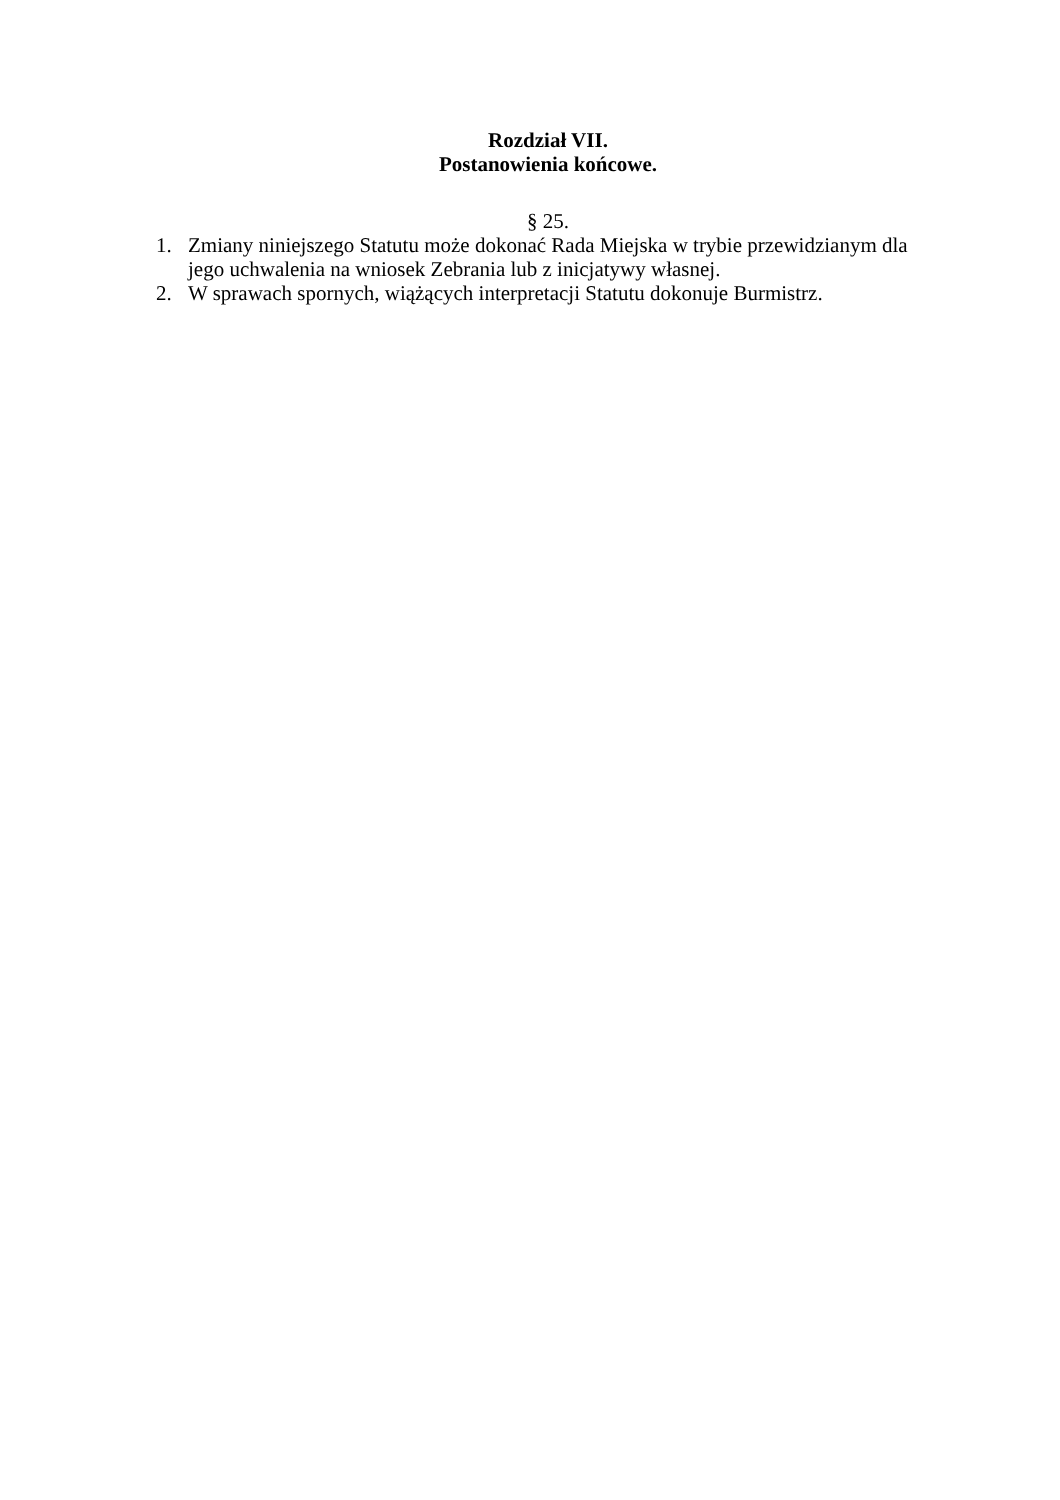Rozdział VII.
Postanowienia końcowe.
§ 25.
1. Zmiany niniejszego Statutu może dokonać Rada Miejska w trybie przewidzianym dla jego uchwalenia na wniosek Zebrania lub z inicjatywy własnej.
2. W sprawach spornych, wiążących interpretacji Statutu dokonuje Burmistrz.